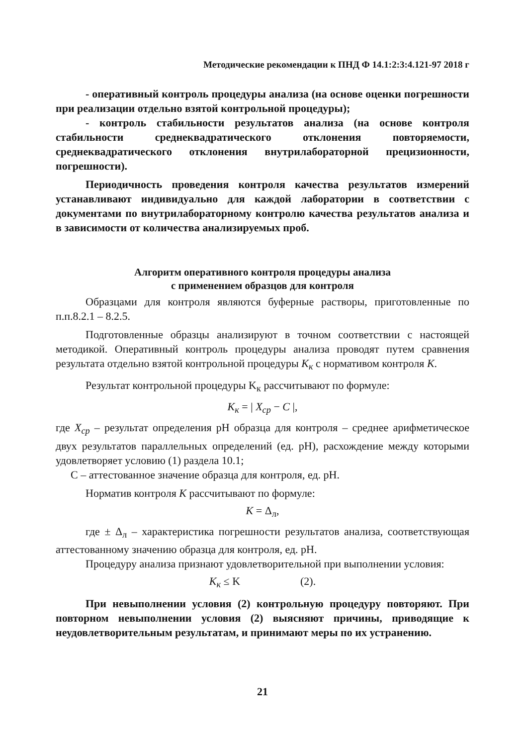Методические рекомендации к ПНД Ф 14.1:2:3:4.121-97 2018 г
- оперативный контроль процедуры анализа (на основе оценки погрешности при реализации отдельно взятой контрольной процедуры);
- контроль стабильности результатов анализа (на основе контроля стабильности среднеквадратического отклонения повторяемости, среднеквадратического отклонения внутрилабораторной прецизионности, погрешности).
Периодичность проведения контроля качества результатов измерений устанавливают индивидуально для каждой лаборатории в соответствии с документами по внутрилабораторному контролю качества результатов анализа и в зависимости от количества анализируемых проб.
Алгоритм оперативного контроля процедуры анализа
с применением образцов для контроля
Образцами для контроля являются буферные растворы, приготовленные по п.п.8.2.1 – 8.2.5.
Подготовленные образцы анализируют в точном соответствии с настоящей методикой. Оперативный контроль процедуры анализа проводят путем сравнения результата отдельно взятой контрольной процедуры K<sub>к</sub> с норматив­ом контроля K.
Результат контрольной процедуры K<sub>к</sub> рассчитывают по формуле:
K<sub>к</sub> = | X<sub>ср</sub> − C |,
где X<sub>ср</sub> – результат определения pH образца для контроля – среднее арифметическое двух результатов параллельных определений (ед. pH), расхождение между которыми удовлетворяет условию (1) раздела 10.1;
С – аттестованное значение образца для контроля, ед. pH.
Норматив контроля K рассчитывают по формуле:
K = Δ<sub>л</sub>,
где ± Δ<sub>л</sub> – характеристика погрешности результатов анализа, соответствующая аттестованному значению образца для контроля, ед. pH.
Процедуру анализа признают удовлетворительной при выполнении условия:
K<sub>к</sub> ≤ K (2).
При невыполнении условия (2) контрольную процедуру повторяют. При повторном невыполнении условия (2) выясняют причины, приводящие к неудовлетворительным результатам, и принимают меры по их устранению.
21